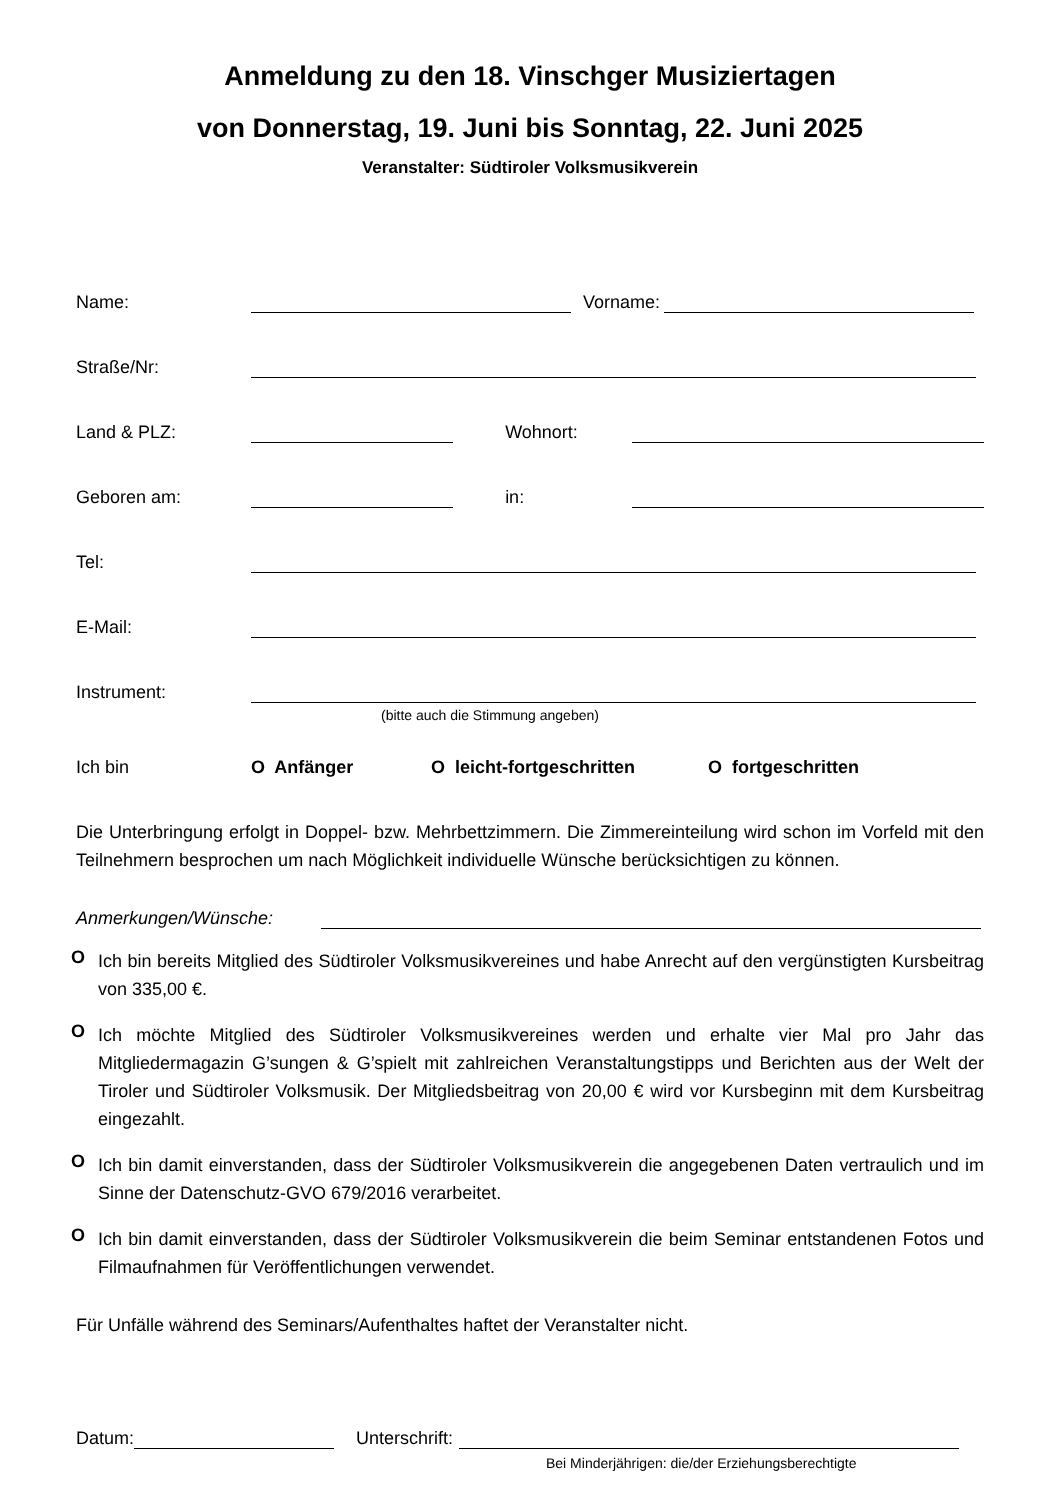Anmeldung zu den 18. Vinschger Musiziertagen
von Donnerstag, 19. Juni bis Sonntag, 22. Juni 2025
Veranstalter: Südtiroler Volksmusikverein
Name: Vorname:
Straße/Nr:
Land & PLZ: Wohnort:
Geboren am: in:
Tel:
E-Mail:
Instrument:
(bitte auch die Stimmung angeben)
Ich bin O Anfänger O leicht-fortgeschritten O fortgeschritten
Die Unterbringung erfolgt in Doppel- bzw. Mehrbettzimmern. Die Zimmereinteilung wird schon im Vorfeld mit den Teilnehmern besprochen um nach Möglichkeit individuelle Wünsche berücksichtigen zu können.
Anmerkungen/Wünsche:
O
Ich bin bereits Mitglied des Südtiroler Volksmusikvereines und habe Anrecht auf den vergünstigten Kursbeitrag von 335,00 €.
O
Ich möchte Mitglied des Südtiroler Volksmusikvereines werden und erhalte vier Mal pro Jahr das Mitgliedermagazin G’sungen & G’spielt mit zahlreichen Veranstaltungstipps und Berichten aus der Welt der Tiroler und Südtiroler Volksmusik. Der Mitgliedsbeitrag von 20,00 € wird vor Kursbeginn mit dem Kursbeitrag eingezahlt.
O
Ich bin damit einverstanden, dass der Südtiroler Volksmusikverein die angegebenen Daten vertraulich und im Sinne der Datenschutz-GVO 679/2016 verarbeitet.
O
Ich bin damit einverstanden, dass der Südtiroler Volksmusikverein die beim Seminar entstandenen Fotos und Filmaufnahmen für Veröffentlichungen verwendet.
Für Unfälle während des Seminars/Aufenthaltes haftet der Veranstalter nicht.
Datum: Unterschrift:
Bei Minderjährigen: die/der Erziehungsberechtigte